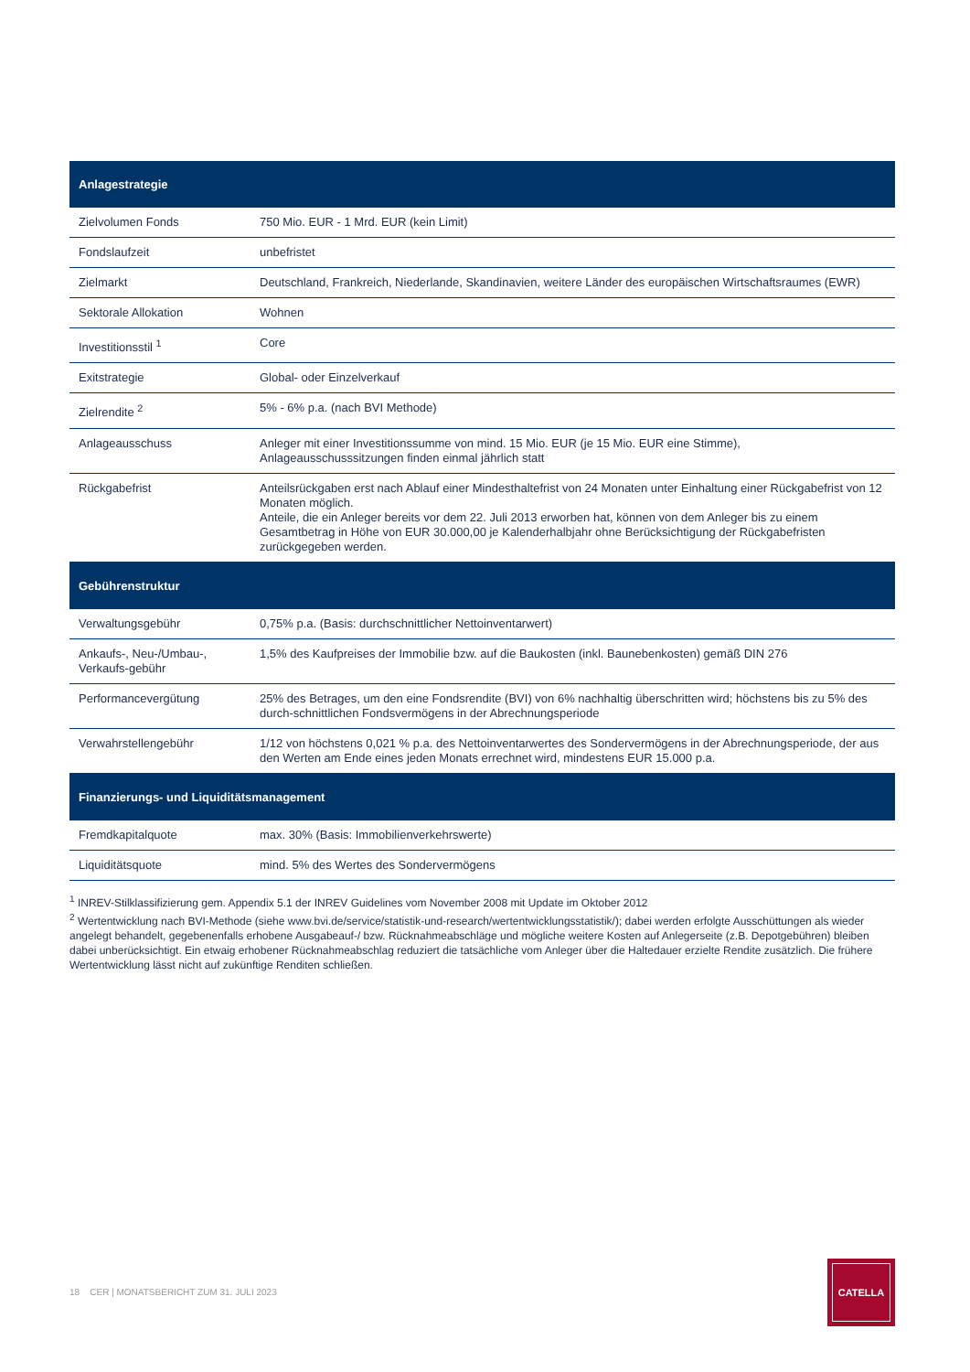| Anlagestrategie | |
| --- | --- |
| Zielvolumen Fonds | 750 Mio. EUR - 1 Mrd. EUR (kein Limit) |
| Fondslaufzeit | unbefristet |
| Zielmarkt | Deutschland, Frankreich, Niederlande, Skandinavien, weitere Länder des europäischen Wirtschaftsraumes (EWR) |
| Sektorale Allokation | Wohnen |
| Investitionsstil <sup>1</sup> | Core |
| Exitstrategie | Global- oder Einzelverkauf |
| Zielrendite <sup>2</sup> | 5% - 6% p.a. (nach BVI Methode) |
| Anlageausschuss | Anleger mit einer Investitionssumme von mind. 15 Mio. EUR (je 15 Mio. EUR eine Stimme), Anlageausschusssitzungen finden einmal jährlich statt |
| Rückgabefrist | Anteilsrückgaben erst nach Ablauf einer Mindesthaltefrist von 24 Monaten unter Einhaltung einer Rückgabefrist von 12 Monaten möglich. Anteile, die ein Anleger bereits vor dem 22. Juli 2013 erworben hat, können von dem Anleger bis zu einem Gesamtbetrag in Höhe von EUR 30.000,00 je Kalenderhalbjahr ohne Berücksichtigung der Rückgabefristen zurückgegeben werden. |
| Gebührenstruktur | |
| Verwaltungsgebühr | 0,75% p.a. (Basis: durchschnittlicher Nettoinventarwert) |
| Ankaufs-, Neu-/Umbau-, Verkaufs-gebühr | 1,5% des Kaufpreises der Immobilie bzw. auf die Baukosten (inkl. Baunebenkosten) gemäß DIN 276 |
| Performancevergütung | 25% des Betrages, um den eine Fondsrendite (BVI) von 6% nachhaltig überschritten wird; höchstens bis zu 5% des durch-schnittlichen Fondsvermögens in der Abrechnungsperiode |
| Verwahrstellengebühr | 1/12 von höchstens 0,021 % p.a. des Nettoinventarwertes des Sondervermögens in der Abrechnungsperiode, der aus den Werten am Ende eines jeden Monats errechnet wird, mindestens EUR 15.000 p.a. |
| Finanzierungs- und Liquiditätsmanagement | |
| Fremdkapitalquote | max. 30% (Basis: Immobilienverkehrswerte) |
| Liquiditätsquote | mind. 5% des Wertes des Sondervermögens |
<sup>1</sup> INREV-Stilklassifizierung gem. Appendix 5.1 der INREV Guidelines vom November 2008 mit Update im Oktober 2012
<sup>2</sup> Wertentwicklung nach BVI-Methode (siehe www.bvi.de/service/statistik-und-research/wertentwicklungsstatistik/); dabei werden erfolgte Ausschüttungen als wieder angelegt behandelt, gegebenenfalls erhobene Ausgabeauf-/ bzw. Rücknahmeabschläge und mögliche weitere Kosten auf Anlegerseite (z.B. Depotgebühren) bleiben dabei unberücksichtigt. Ein etwaig erhobener Rücknahmeabschlag reduziert die tatsächliche vom Anleger über die Haltedauer erzielte Rendite zusätzlich. Die frühere Wertentwicklung lässt nicht auf zukünftige Renditen schließen.
18 CER | MONATSBERICHT ZUM 31. JULI 2023
CATELLA